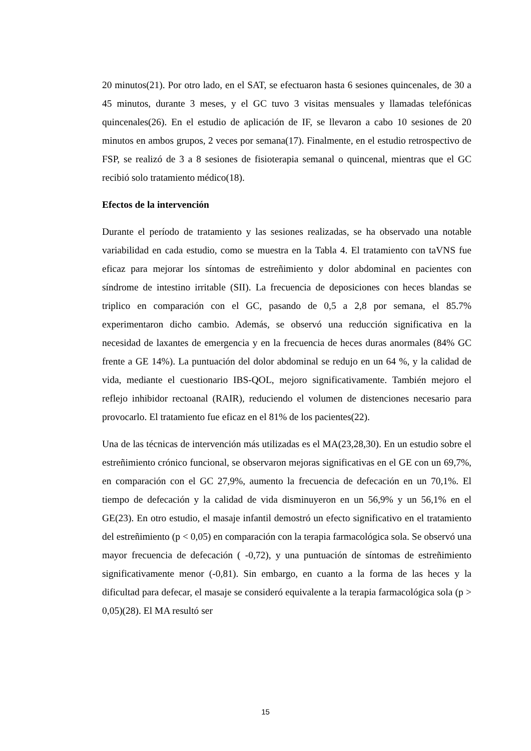20 minutos(21). Por otro lado, en el SAT, se efectuaron hasta 6 sesiones quincenales, de 30 a 45 minutos, durante 3 meses, y el GC tuvo 3 visitas mensuales y llamadas telefónicas quincenales(26). En el estudio de aplicación de IF, se llevaron a cabo 10 sesiones de 20 minutos en ambos grupos, 2 veces por semana(17). Finalmente, en el estudio retrospectivo de FSP, se realizó de 3 a 8 sesiones de fisioterapia semanal o quincenal, mientras que el GC recibió solo tratamiento médico(18).
Efectos de la intervención
Durante el período de tratamiento y las sesiones realizadas, se ha observado una notable variabilidad en cada estudio, como se muestra en la Tabla 4. El tratamiento con taVNS fue eficaz para mejorar los síntomas de estreñimiento y dolor abdominal en pacientes con síndrome de intestino irritable (SII). La frecuencia de deposiciones con heces blandas se triplico en comparación con el GC, pasando de 0,5 a 2,8 por semana, el 85.7% experimentaron dicho cambio. Además, se observó una reducción significativa en la necesidad de laxantes de emergencia y en la frecuencia de heces duras anormales (84% GC frente a GE 14%). La puntuación del dolor abdominal se redujo en un 64 %, y la calidad de vida, mediante el cuestionario IBS-QOL, mejoro significativamente. También mejoro el reflejo inhibidor rectoanal (RAIR), reduciendo el volumen de distenciones necesario para provocarlo. El tratamiento fue eficaz en el 81% de los pacientes(22).
Una de las técnicas de intervención más utilizadas es el MA(23,28,30). En un estudio sobre el estreñimiento crónico funcional, se observaron mejoras significativas en el GE con un 69,7%, en comparación con el GC 27,9%, aumento la frecuencia de defecación en un 70,1%. El tiempo de defecación y la calidad de vida disminuyeron en un 56,9% y un 56,1% en el GE(23). En otro estudio, el masaje infantil demostró un efecto significativo en el tratamiento del estreñimiento (p < 0,05) en comparación con la terapia farmacológica sola. Se observó una mayor frecuencia de defecación ( -0,72), y una puntuación de síntomas de estreñimiento significativamente menor (-0,81). Sin embargo, en cuanto a la forma de las heces y la dificultad para defecar, el masaje se consideró equivalente a la terapia farmacológica sola (p > 0,05)(28). El MA resultó ser
15